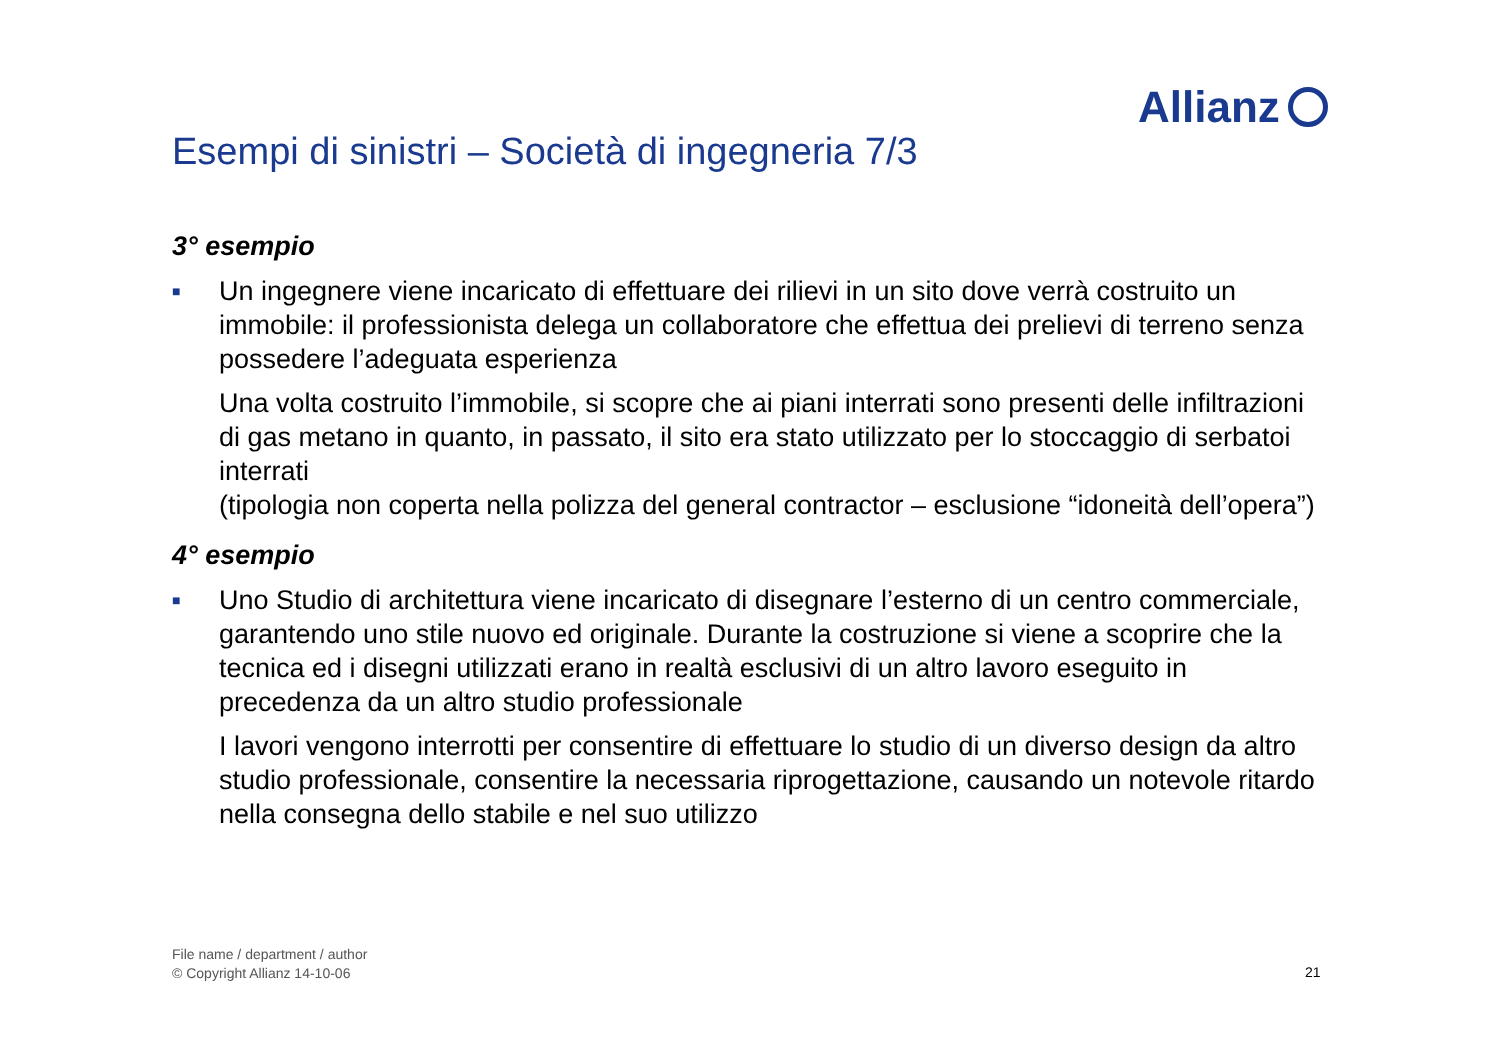Allianz
Esempi di sinistri – Società di ingegneria 7/3
3° esempio
■
Un ingegnere viene incaricato di effettuare dei rilievi in un sito dove verrà costruito un immobile: il professionista delega un collaboratore che effettua dei prelievi di terreno senza possedere l’adeguata esperienza
Una volta costruito l’immobile, si scopre che ai piani interrati sono presenti delle infiltrazioni di gas metano in quanto, in passato, il sito era stato utilizzato per lo stoccaggio di serbatoi interrati
(tipologia non coperta nella polizza del general contractor – esclusione “idoneità dell’opera”)
4° esempio
■
Uno Studio di architettura viene incaricato di disegnare l’esterno di un centro commerciale, garantendo uno stile nuovo ed originale. Durante la costruzione si viene a scoprire che la tecnica ed i disegni utilizzati erano in realtà esclusivi di un altro lavoro eseguito in precedenza da un altro studio professionale
I lavori vengono interrotti per consentire di effettuare lo studio di un diverso design da altro studio professionale, consentire la necessaria riprogettazione, causando un notevole ritardo nella consegna dello stabile e nel suo utilizzo
File name / department / author
© Copyright Allianz 14-10-06
21